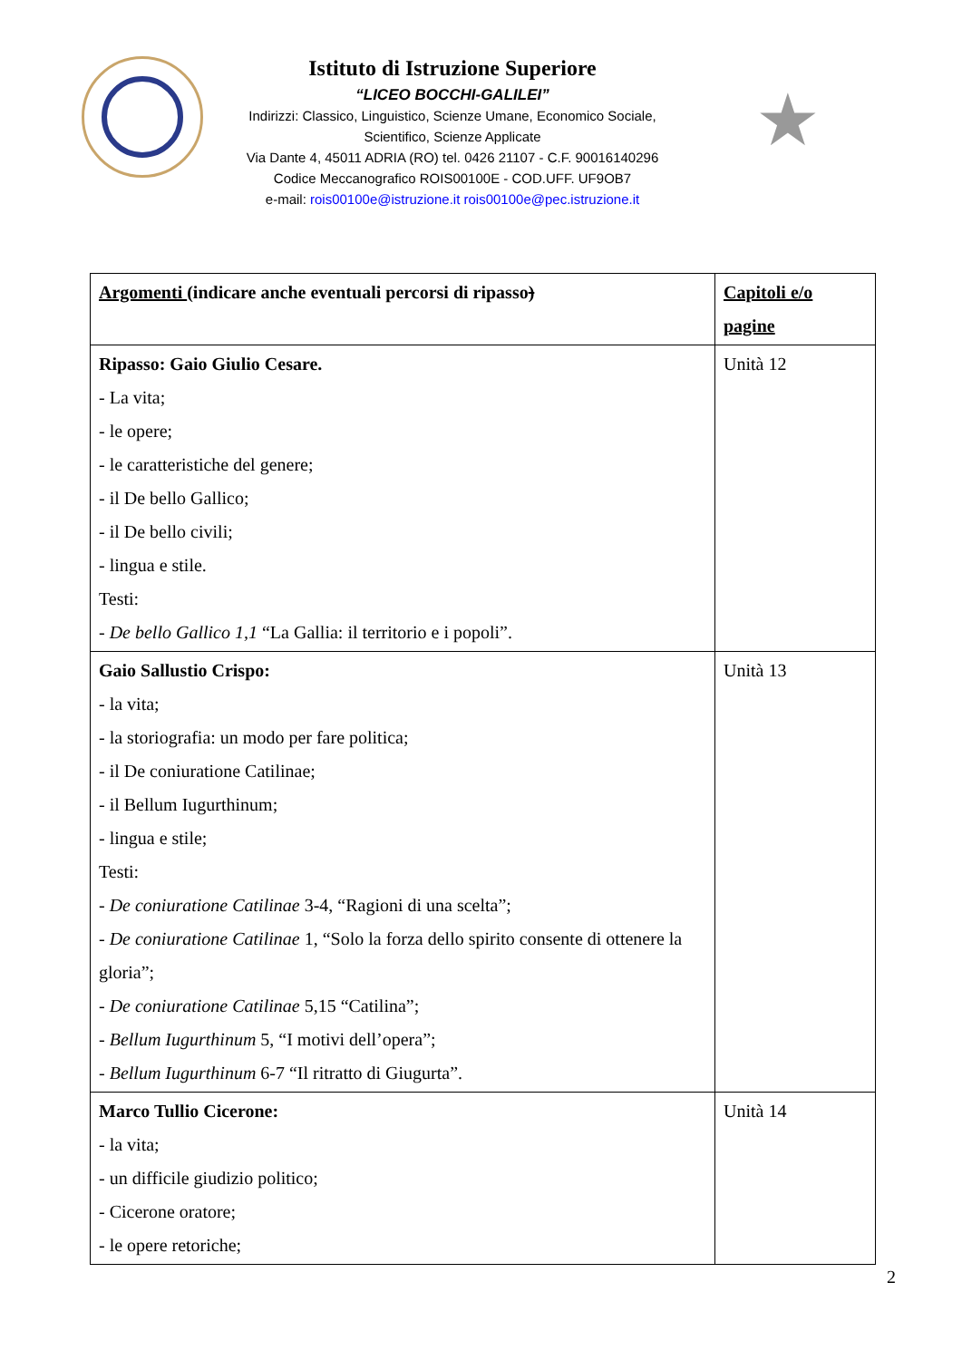Istituto di Istruzione Superiore
“LICEO BOCCHI-GALILEI”
Indirizzi: Classico, Linguistico, Scienze Umane, Economico Sociale,
Scientifico, Scienze Applicate
Via Dante 4, 45011 ADRIA (RO) tel. 0426 21107 - C.F. 90016140296
Codice Meccanografico ROIS00100E - COD.UFF. UF9OB7
e-mail: rois00100e@istruzione.it rois00100e@pec.istruzione.it
★
| Argomenti (indicare anche eventuali percorsi di ripasso ) | Capitoli e/o pagine |
| Ripasso: Gaio Giulio Cesare. - La vita; - le opere; - le caratteristiche del genere; - il De bello Gallico; - il De bello civili; - lingua e stile. Testi: - De bello Gallico 1,1 “La Gallia: il territorio e i popoli”. | Unità 12 |
| Gaio Sallustio Crispo: - la vita; - la storiografia: un modo per fare politica; - il De coniuratione Catilinae; - il Bellum Iugurthinum; - lingua e stile; Testi: - De coniuratione Catilinae 3-4, “Ragioni di una scelta”; - De coniuratione Catilinae 1, “Solo la forza dello spirito consente di ottenere la gloria”; - De coniuratione Catilinae 5,15 “Catilina”; - Bellum Iugurthinum 5, “I motivi dell’opera”; - Bellum Iugurthinum 6-7 “Il ritratto di Giugurta”. | Unità 13 |
| Marco Tullio Cicerone: - la vita; - un difficile giudizio politico; - Cicerone oratore; - le opere retoriche; | Unità 14 |
2